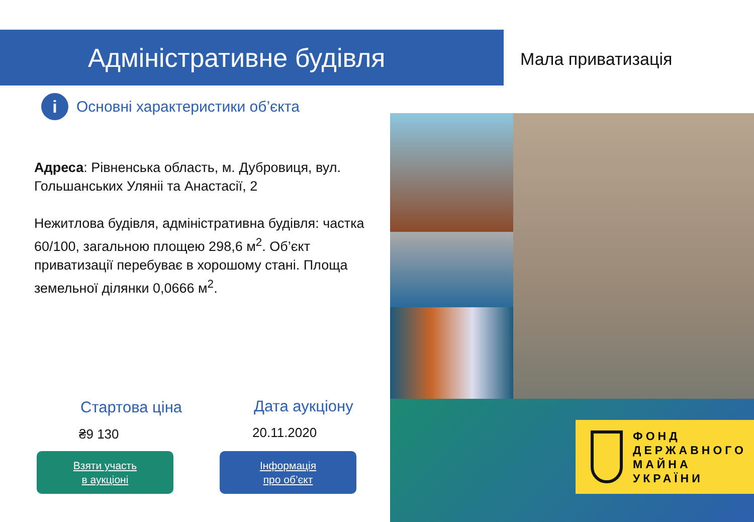Адміністративне будівля Мала приватизація
i
Основні характеристики об’єкта
Адреса: Рівненська область, м. Дубровиця, вул. Гольшанських Уляніі та Анастасії, 2
Нежитлова будівля, адміністративна будівля: частка 60/100, загальною площею 298,6 м<sup>2</sup>. Об’єкт приватизації перебуває в хорошому стані. Площа земельної ділянки 0,0666 м<sup>2</sup>.
ФОНД
ДЕРЖАВНОГО
МАЙНА
УКРАЇНИ
Стартова ціна
₴9 130
Дата аукціону
20.11.2020
Взяти участь
в аукціоні
Інформація
про об’єкт